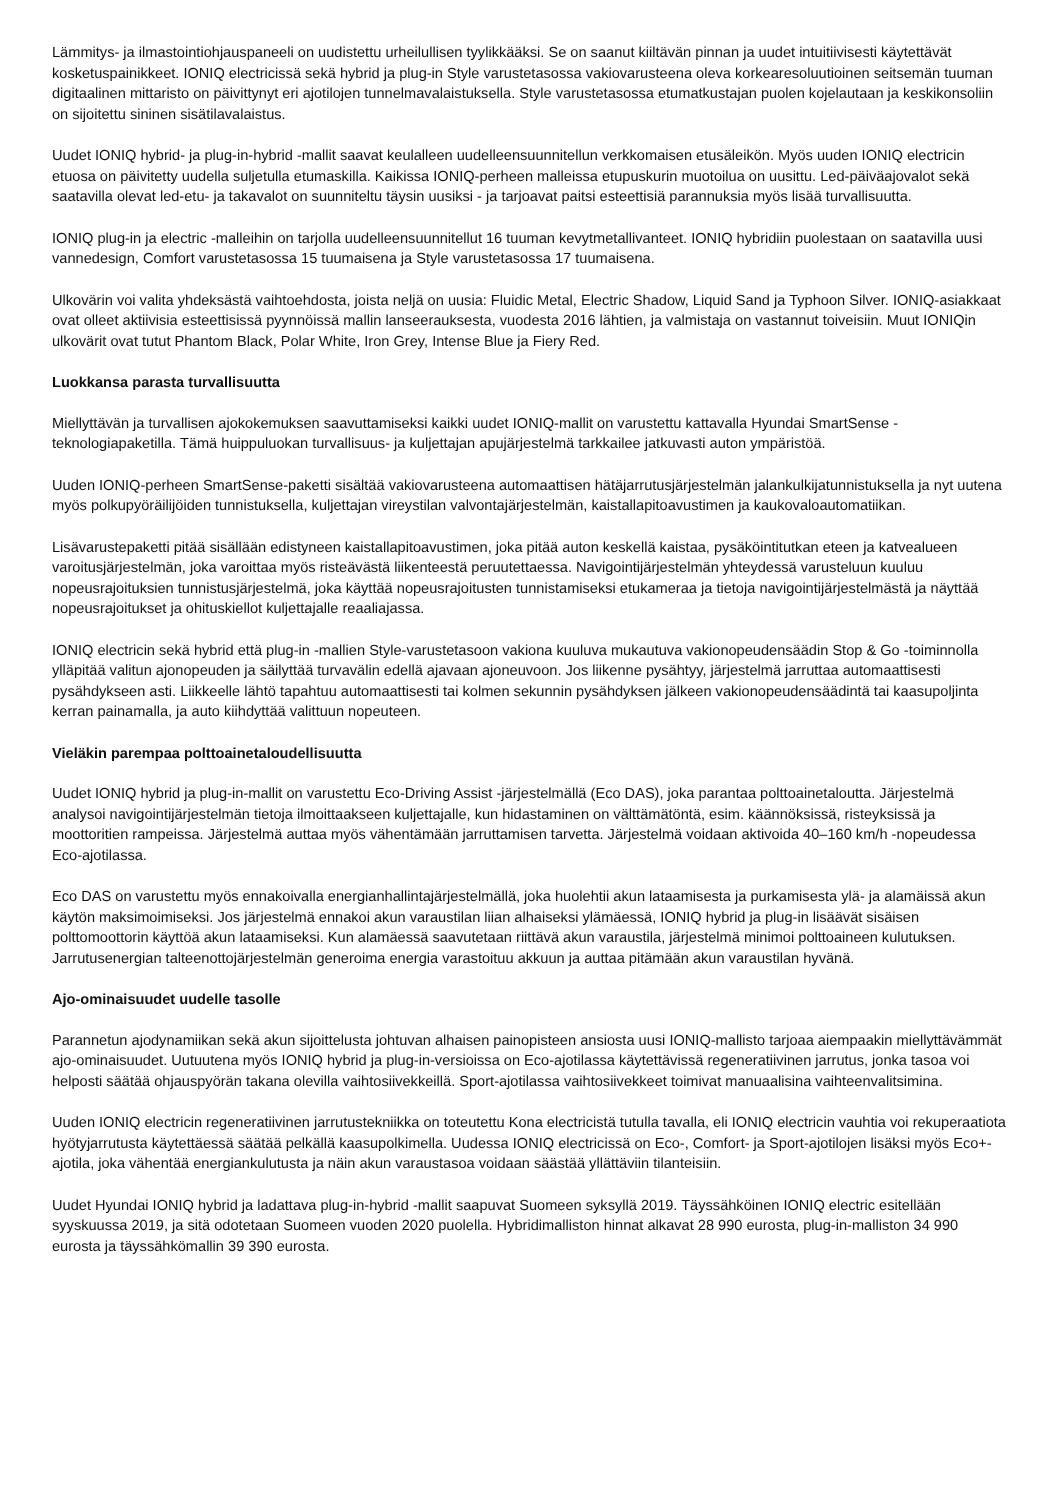Lämmitys- ja ilmastointiohjauspaneeli on uudistettu urheilullisen tyylikkääksi. Se on saanut kiiltävän pinnan ja uudet intuitiivisesti käytettävät kosketuspainikkeet. IONIQ electricissä sekä hybrid ja plug-in Style varustetasossa vakiovarusteena oleva korkearesoluutioinen seitsemän tuuman digitaalinen mittaristo on päivittynyt eri ajotilojen tunnelmavalaistuksella. Style varustetasossa etumatkustajan puolen kojelautaan ja keskikonsoliin on sijoitettu sininen sisätilavalaistus.
Uudet IONIQ hybrid- ja plug-in-hybrid -mallit saavat keulalleen uudelleensuunnitellun verkkomaisen etusäleikön. Myös uuden IONIQ electricin etuosa on päivitetty uudella suljetulla etumaskilla. Kaikissa IONIQ-perheen malleissa etupuskurin muotoilua on uusittu. Led-päiväajovalot sekä saatavilla olevat led-etu- ja takavalot on suunniteltu täysin uusiksi - ja tarjoavat paitsi esteettisiä parannuksia myös lisää turvallisuutta.
IONIQ plug-in ja electric -malleihin on tarjolla uudelleensuunnitellut 16 tuuman kevytmetallivanteet. IONIQ hybridiin puolestaan on saatavilla uusi vannedesign, Comfort varustetasossa 15 tuumaisena ja Style varustetasossa 17 tuumaisena.
Ulkovärin voi valita yhdeksästä vaihtoehdosta, joista neljä on uusia: Fluidic Metal, Electric Shadow, Liquid Sand ja Typhoon Silver. IONIQ-asiakkaat ovat olleet aktiivisia esteettisissä pyynnöissä mallin lanseerauksesta, vuodesta 2016 lähtien, ja valmistaja on vastannut toiveisiin. Muut IONIQin ulkovärit ovat tutut Phantom Black, Polar White, Iron Grey, Intense Blue ja Fiery Red.
Luokkansa parasta turvallisuutta
Miellyttävän ja turvallisen ajokokemuksen saavuttamiseksi kaikki uudet IONIQ-mallit on varustettu kattavalla Hyundai SmartSense -teknologiapaketilla. Tämä huippuluokan turvallisuus- ja kuljettajan apujärjestelmä tarkkailee jatkuvasti auton ympäristöä.
Uuden IONIQ-perheen SmartSense-paketti sisältää vakiovarusteena automaattisen hätäjarrutusjärjestelmän jalankulkijatunnistuksella ja nyt uutena myös polkupyöräilijöiden tunnistuksella, kuljettajan vireystilan valvontajärjestelmän, kaistallapitoavustimen ja kaukovaloautomatiikan.
Lisävarustepaketti pitää sisällään edistyneen kaistallapitoavustimen, joka pitää auton keskellä kaistaa, pysäköintitutkan eteen ja katvealueen varoitusjärjestelmän, joka varoittaa myös risteävästä liikenteestä peruutettaessa. Navigointijärjestelmän yhteydessä varusteluun kuuluu nopeusrajoituksien tunnistusjärjestelmä, joka käyttää nopeusrajoitusten tunnistamiseksi etukameraa ja tietoja navigointijärjestelmästä ja näyttää nopeusrajoitukset ja ohituskiellot kuljettajalle reaaliajassa.
IONIQ electricin sekä hybrid että plug-in -mallien Style-varustetasoon vakiona kuuluva mukautuva vakionopeudensäädin Stop & Go -toiminnolla ylläpitää valitun ajonopeuden ja säilyttää turvavälin edellä ajavaan ajoneuvoon. Jos liikenne pysähtyy, järjestelmä jarruttaa automaattisesti pysähdykseen asti. Liikkeelle lähtö tapahtuu automaattisesti tai kolmen sekunnin pysähdyksen jälkeen vakionopeudensäädintä tai kaasupoljinta kerran painamalla, ja auto kiihdyttää valittuun nopeuteen.
Vieläkin parempaa polttoainetaloudellisuutta
Uudet IONIQ hybrid ja plug-in-mallit on varustettu Eco-Driving Assist -järjestelmällä (Eco DAS), joka parantaa polttoainetaloutta. Järjestelmä analysoi navigointijärjestelmän tietoja ilmoittaakseen kuljettajalle, kun hidastaminen on välttämätöntä, esim. käännöksissä, risteyksissä ja moottoritien rampeissa. Järjestelmä auttaa myös vähentämään jarruttamisen tarvetta. Järjestelmä voidaan aktivoida 40–160 km/h -nopeudessa Eco-ajotilassa.
Eco DAS on varustettu myös ennakoivalla energianhallintajärjestelmällä, joka huolehtii akun lataamisesta ja purkamisesta ylä- ja alamäissä akun käytön maksimoimiseksi. Jos järjestelmä ennakoi akun varaustilan liian alhaiseksi ylämäessä, IONIQ hybrid ja plug-in lisäävät sisäisen polttomoottorin käyttöä akun lataamiseksi. Kun alamäessä saavutetaan riittävä akun varaustila, järjestelmä minimoi polttoaineen kulutuksen. Jarrutusenergian talteenottojärjestelmän generoima energia varastoituu akkuun ja auttaa pitämään akun varaustilan hyvänä.
Ajo-ominaisuudet uudelle tasolle
Parannetun ajodynamiikan sekä akun sijoittelusta johtuvan alhaisen painopisteen ansiosta uusi IONIQ-mallisto tarjoaa aiempaakin miellyttävämmät ajo-ominaisuudet. Uutuutena myös IONIQ hybrid ja plug-in-versioissa on Eco-ajotilassa käytettävissä regeneratiivinen jarrutus, jonka tasoa voi helposti säätää ohjauspyörän takana olevilla vaihtosiivekkeillä. Sport-ajotilassa vaihtosiivekkeet toimivat manuaalisina vaihteenvalitsimina.
Uuden IONIQ electricin regeneratiivinen jarrutustekniikka on toteutettu Kona electricistä tutulla tavalla, eli IONIQ electricin vauhtia voi rekuperaatiota hyötyjarrutusta käytettäessä säätää pelkällä kaasupolkimella. Uudessa IONIQ electricissä on Eco-, Comfort- ja Sport-ajotilojen lisäksi myös Eco+-ajotila, joka vähentää energiankulutusta ja näin akun varaustasoa voidaan säästää yllättäviin tilanteisiin.
Uudet Hyundai IONIQ hybrid ja ladattava plug-in-hybrid -mallit saapuvat Suomeen syksyllä 2019. Täyssähköinen IONIQ electric esitellään syyskuussa 2019, ja sitä odotetaan Suomeen vuoden 2020 puolella. Hybridimalliston hinnat alkavat 28 990 eurosta, plug-in-malliston 34 990 eurosta ja täyssähkömallin 39 390 eurosta.